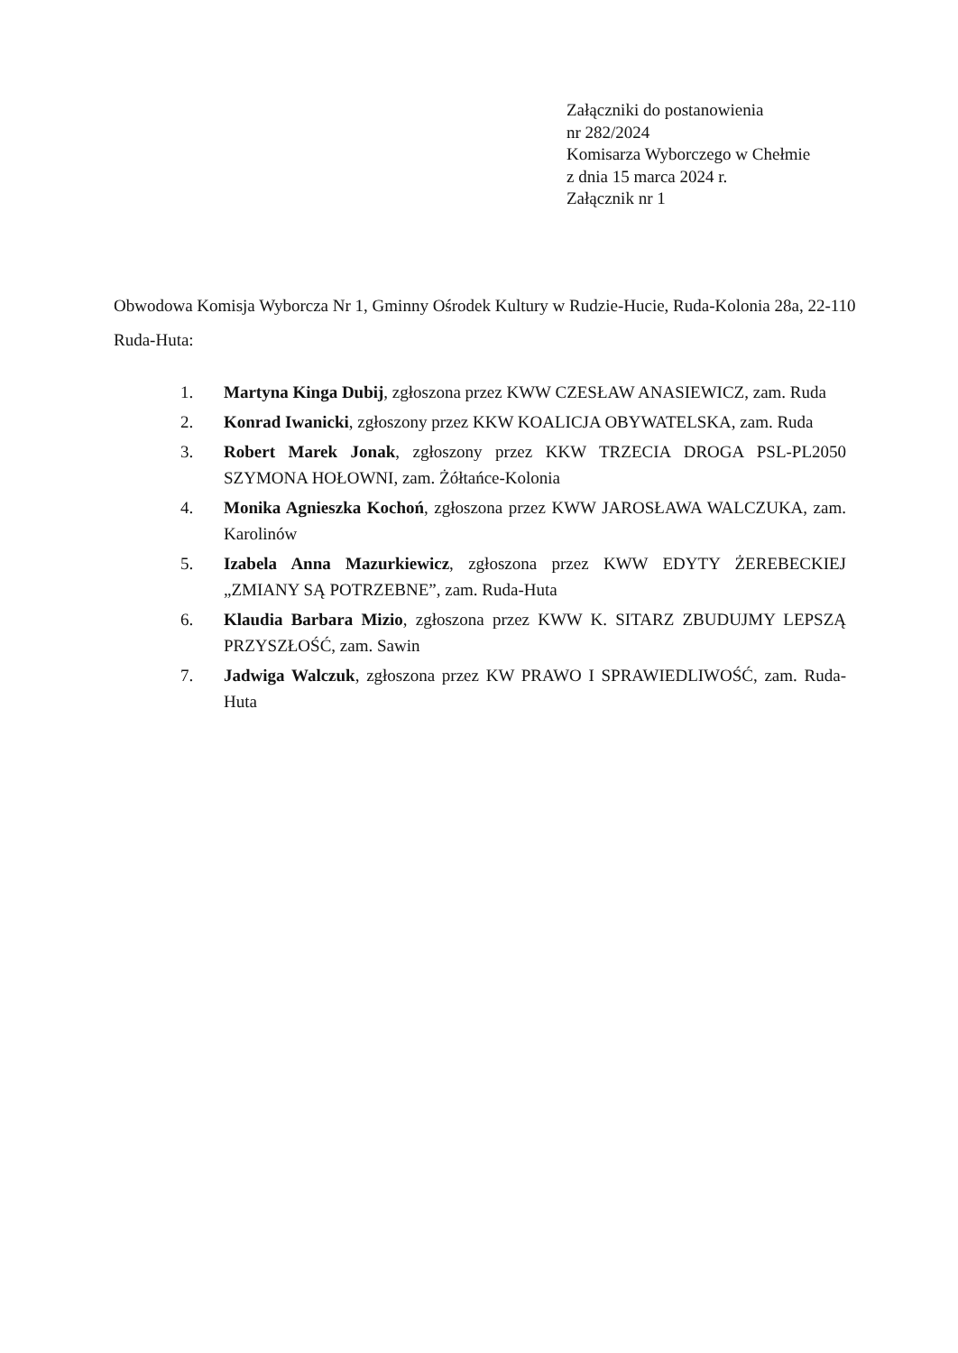Załączniki do postanowienia
nr 282/2024
Komisarza Wyborczego w Chełmie
z dnia 15 marca 2024 r.
Załącznik nr 1
Obwodowa Komisja Wyborcza Nr 1, Gminny Ośrodek Kultury w Rudzie-Hucie, Ruda-Kolonia 28a, 22-110 Ruda-Huta:
1. Martyna Kinga Dubij, zgłoszona przez KWW CZESŁAW ANASIEWICZ, zam. Ruda
2. Konrad Iwanicki, zgłoszony przez KKW KOALICJA OBYWATELSKA, zam. Ruda
3. Robert Marek Jonak, zgłoszony przez KKW TRZECIA DROGA PSL-PL2050 SZYMONA HOŁOWNI, zam. Żółtańce-Kolonia
4. Monika Agnieszka Kochoń, zgłoszona przez KWW JAROSŁAWA WALCZUKA, zam. Karolinów
5. Izabela Anna Mazurkiewicz, zgłoszona przez KWW EDYTY ŻEREBECKIEJ „ZMIANY SĄ POTRZEBNE”, zam. Ruda-Huta
6. Klaudia Barbara Mizio, zgłoszona przez KWW K. SITARZ ZBUDUJMY LEPSZĄ PRZYSZŁOŚĆ, zam. Sawin
7. Jadwiga Walczuk, zgłoszona przez KW PRAWO I SPRAWIEDLIWOŚĆ, zam. Ruda-Huta